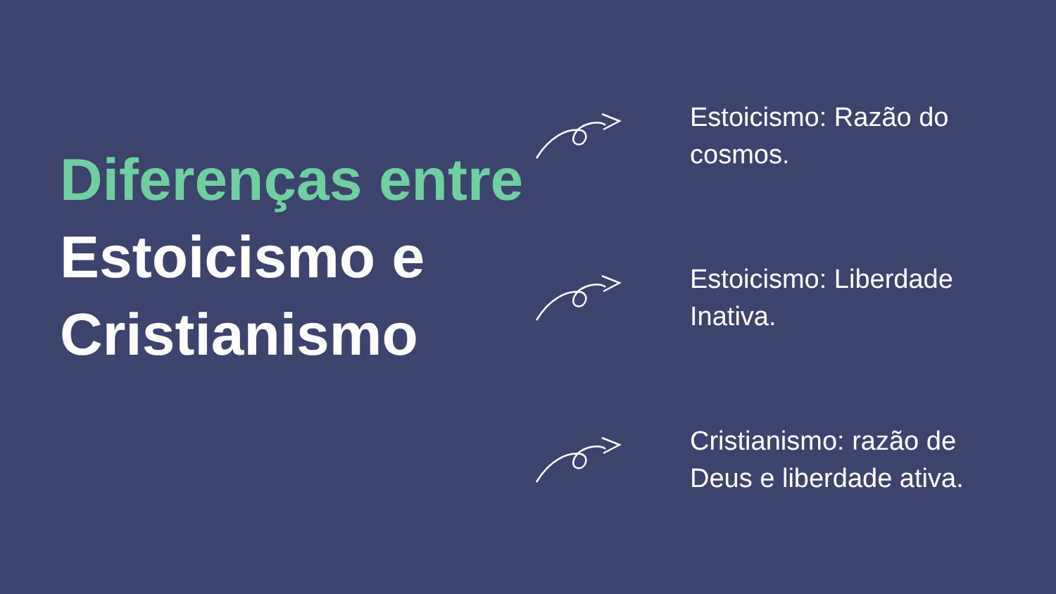Diferenças entre Estoicismo e Cristianismo
Estoicismo: Razão do cosmos.
Estoicismo: Liberdade Inativa.
Cristianismo: razão de Deus e liberdade ativa.